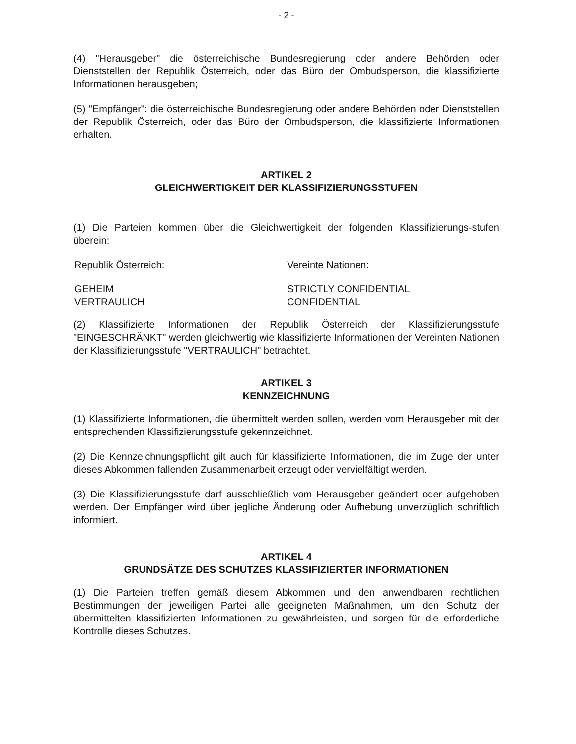- 2 -
(4) "Herausgeber" die österreichische Bundesregierung oder andere Behörden oder Dienststellen der Republik Österreich, oder das Büro der Ombudsperson, die klassifizierte Informationen herausgeben;
(5) "Empfänger": die österreichische Bundesregierung oder andere Behörden oder Dienststellen der Republik Österreich, oder das Büro der Ombudsperson, die klassifizierte Informationen erhalten.
ARTIKEL 2
GLEICHWERTIGKEIT DER KLASSIFIZIERUNGSSTUFEN
(1) Die Parteien kommen über die Gleichwertigkeit der folgenden Klassifizierungs-stufen überein:
| Republik Österreich: | Vereinte Nationen: |
| GEHEIM VERTRAULICH | STRICTLY CONFIDENTIAL CONFIDENTIAL |
(2) Klassifizierte Informationen der Republik Österreich der Klassifizierungsstufe "EINGESCHRÄNKT" werden gleichwertig wie klassifizierte Informationen der Vereinten Nationen der Klassifizierungsstufe "VERTRAULICH" betrachtet.
ARTIKEL 3
KENNZEICHNUNG
(1) Klassifizierte Informationen, die übermittelt werden sollen, werden vom Herausgeber mit der entsprechenden Klassifizierungsstufe gekennzeichnet.
(2) Die Kennzeichnungspflicht gilt auch für klassifizierte Informationen, die im Zuge der unter dieses Abkommen fallenden Zusammenarbeit erzeugt oder vervielfältigt werden.
(3) Die Klassifizierungsstufe darf ausschließlich vom Herausgeber geändert oder aufgehoben werden. Der Empfänger wird über jegliche Änderung oder Aufhebung unverzüglich schriftlich informiert.
ARTIKEL 4
GRUNDSÄTZE DES SCHUTZES KLASSIFIZIERTER INFORMATIONEN
(1) Die Parteien treffen gemäß diesem Abkommen und den anwendbaren rechtlichen Bestimmungen der jeweiligen Partei alle geeigneten Maßnahmen, um den Schutz der übermittelten klassifizierten Informationen zu gewährleisten, und sorgen für die erforderliche Kontrolle dieses Schutzes.